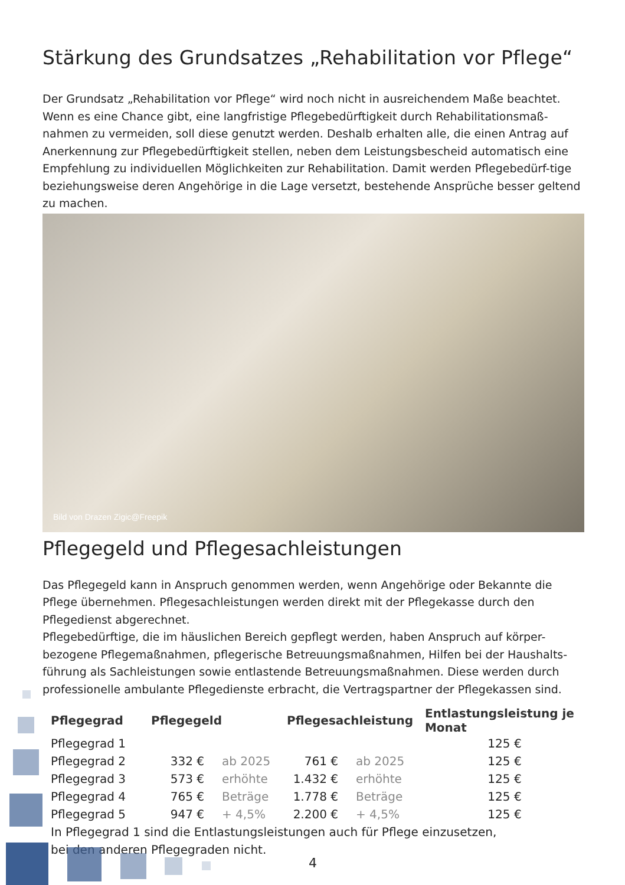Stärkung des Grundsatzes „Rehabilitation vor Pflege“
Der Grundsatz „Rehabilitation vor Pflege“ wird noch nicht in ausreichendem Maße beachtet. Wenn es eine Chance gibt, eine langfristige Pflegebedürftigkeit durch Rehabilitationsmaß-nahmen zu vermeiden, soll diese genutzt werden. Deshalb erhalten alle, die einen Antrag auf Anerkennung zur Pflegebedürftigkeit stellen, neben dem Leistungsbescheid automatisch eine Empfehlung zu individuellen Möglichkeiten zur Rehabilitation. Damit werden Pflegebedürf-tige beziehungsweise deren Angehörige in die Lage versetzt, bestehende Ansprüche besser geltend zu machen.
Bild von Drazen Zigic@Freepik
Pflegegeld und Pflegesachleistungen
Das Pflegegeld kann in Anspruch genommen werden, wenn Angehörige oder Bekannte die Pflege übernehmen. Pflegesachleistungen werden direkt mit der Pflegekasse durch den Pflegedienst abgerechnet.
Pflegebedürftige, die im häuslichen Bereich gepflegt werden, haben Anspruch auf körper-bezogene Pflegemaßnahmen, pflegerische Betreuungsmaßnahmen, Hilfen bei der Haushalts-führung als Sachleistungen sowie entlastende Betreuungsmaßnahmen. Diese werden durch professionelle ambulante Pflegedienste erbracht, die Vertragspartner der Pflegekassen sind.
| Pflegegrad | Pflegegeld | | Pflegesachleistung | | Entlastungsleistung je Monat |
| --- | --- | --- | --- | --- | --- |
| Pflegegrad 1 | | | | | 125 € |
| Pflegegrad 2 | 332 € | ab 2025 | 761 € | ab 2025 | 125 € |
| Pflegegrad 3 | 573 € | erhöhte | 1.432 € | erhöhte | 125 € |
| Pflegegrad 4 | 765 € | Beträge | 1.778 € | Beträge | 125 € |
| Pflegegrad 5 | 947 € | + 4,5% | 2.200 € | + 4,5% | 125 € |
In Pflegegrad 1 sind die Entlastungsleistungen auch für Pflege einzusetzen,
bei den anderen Pflegegraden nicht.
4